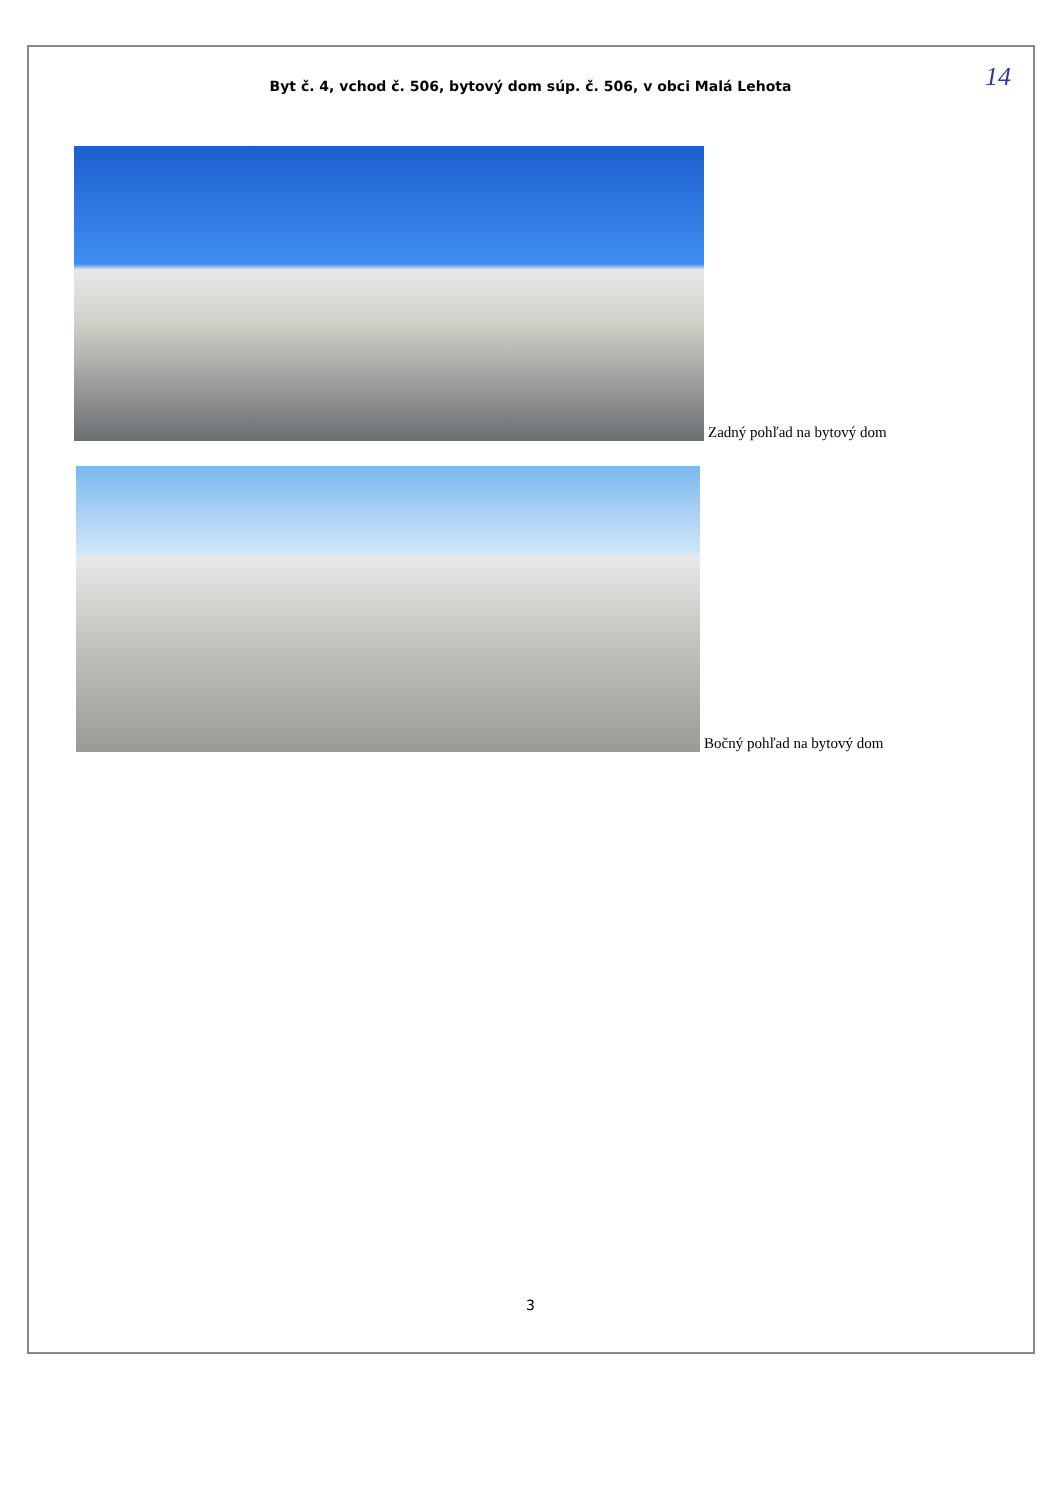Byt č. 4, vchod č. 506, bytový dom súp. č. 506, v obci Malá Lehota
14
Zadný pohľad na bytový dom
Bočný pohľad na bytový dom
3